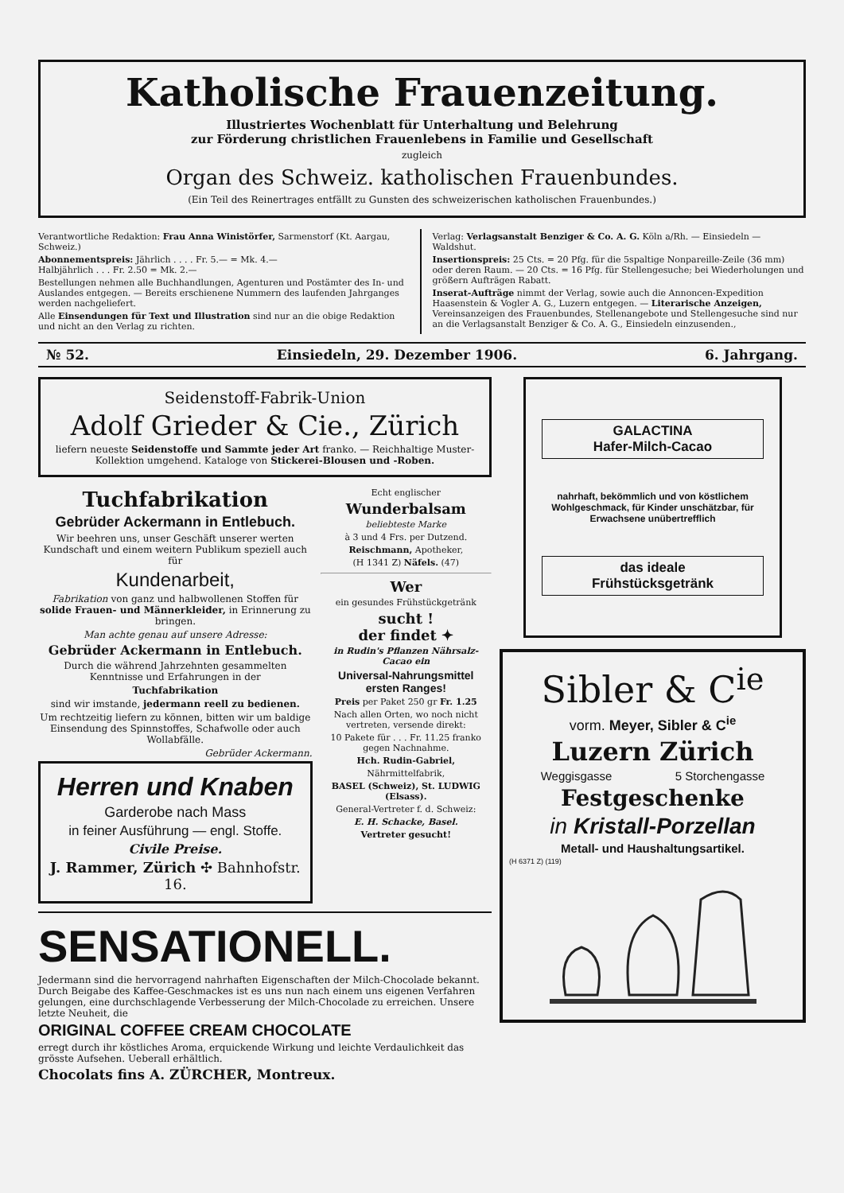Katholische Frauenzeitung.
Illustriertes Wochenblatt für Unterhaltung und Belehrung
zur Förderung christlichen Frauenlebens in Familie und Gesellschaft
zugleich
Organ des Schweiz. katholischen Frauenbundes.
(Ein Teil des Reinertrages entfällt zu Gunsten des schweizerischen katholischen Frauenbundes.)
Verantwortliche Redaktion: Frau Anna Winistörfer, Sarmenstorf (Kt. Aargau, Schweiz.)
Abonnementspreis: Jährlich . . . . Fr. 5.— = Mk. 4.—
Halbjährlich . . . Fr. 2.50 = Mk. 2.—
Bestellungen nehmen alle Buchhandlungen, Agenturen und Postämter des In- und Auslandes entgegen. — Bereits erschienene Nummern des laufenden Jahrganges werden nachgeliefert.
Alle Einsendungen für Text und Illustration sind nur an die obige Redaktion und nicht an den Verlag zu richten.
Verlag: Verlagsanstalt Benziger & Co. A. G. Köln a/Rh. — Einsiedeln — Waldshut.
Insertionspreis: 25 Cts. = 20 Pfg. für die 5spaltige Nonpareille-Zeile (36 mm) oder deren Raum. — 20 Cts. = 16 Pfg. für Stellengesuche; bei Wiederholungen und größern Aufträgen Rabatt.
Inserat-Aufträge nimmt der Verlag, sowie auch die Annoncen-Expedition Haasenstein & Vogler A. G., Luzern entgegen. — Literarische Anzeigen, Vereinsanzeigen des Frauenbundes, Stellenangebote und Stellengesuche sind nur an die Verlagsanstalt Benziger & Co. A. G., Einsiedeln einzusenden.,
№ 52. Einsiedeln, 29. Dezember 1906. 6. Jahrgang.
Seidenstoff-Fabrik-Union
Adolf Grieder & Cie., Zürich
liefern neueste Seidenstoffe und Sammte jeder Art franko. — Reichhaltige Muster-Kollektion umgehend. Kataloge von Stickerei-Blousen und -Roben.
Tuchfabrikation
Gebrüder Ackermann in Entlebuch.
Wir beehren uns, unser Geschäft unserer werten Kundschaft und einem weitern Publikum speziell auch für
Kundenarbeit,
Fabrikation von ganz und halbwollenen Stoffen für solide Frauen- und Männerkleider, in Erinnerung zu bringen.
Man achte genau auf unsere Adresse:
Gebrüder Ackermann in Entlebuch.
Durch die während Jahrzehnten gesammelten Kenntnisse und Erfahrungen in der
Tuchfabrikation
sind wir imstande, jedermann reell zu bedienen.
Um rechtzeitig liefern zu können, bitten wir um baldige Einsendung des Spinnstoffes, Schafwolle oder auch Wollabfälle.
Gebrüder Ackermann.
Herren und Knaben
Garderobe nach Mass
in feiner Ausführung — engl. Stoffe.
Civile Preise.
J. Rammer, Zürich ✣ Bahnhofstr. 16.
Echt englischer
Wunderbalsam
beliebteste Marke
à 3 und 4 Frs. per Dutzend.
Reischmann, Apotheker,
(H 1341 Z) Näfels. (47)
Wer
ein gesundes Frühstückgetränk
sucht !
der findet ✦
in Rudin's Pflanzen Nährsalz-Cacao ein
Universal-Nahrungsmittel ersten Ranges!
Preis per Paket 250 gr Fr. 1.25
Nach allen Orten, wo noch nicht vertreten, versende direkt:
10 Pakete für . . . Fr. 11.25 franko gegen Nachnahme.
Hch. Rudin-Gabriel,
Nährmittelfabrik,
BASEL (Schweiz), St. LUDWIG (Elsass).
General-Vertreter f. d. Schweiz:
E. H. Schacke, Basel.
Vertreter gesucht!
SENSATIONELL.
Jedermann sind die hervorragend nahrhaften Eigenschaften der Milch-Chocolade bekannt. Durch Beigabe des Kaffee-Geschmackes ist es uns nun nach einem uns eigenen Verfahren gelungen, eine durchschlagende Verbesserung der Milch-Chocolade zu erreichen. Unsere letzte Neuheit, die
ORIGINAL COFFEE CREAM CHOCOLATE
erregt durch ihr köstliches Aroma, erquickende Wirkung und leichte Verdaulichkeit das grösste Aufsehen. Ueberall erhältlich.
Chocolats fins A. ZÜRCHER, Montreux.
GALACTINA
Hafer-Milch-Cacao
nahrhaft, bekömmlich und von köstlichem Wohlgeschmack, für Kinder unschätzbar, für Erwachsene unübertrefflich
das ideale
Frühstücksgetränk
Sibler & C<sup>ie</sup>
vorm. Meyer, Sibler & C<sup>ie</sup>
Luzern Zürich
Weggisgasse 5 Storchengasse
Festgeschenke
in Kristall-Porzellan
Metall- und Haushaltungsartikel.
(H 6371 Z) (119)